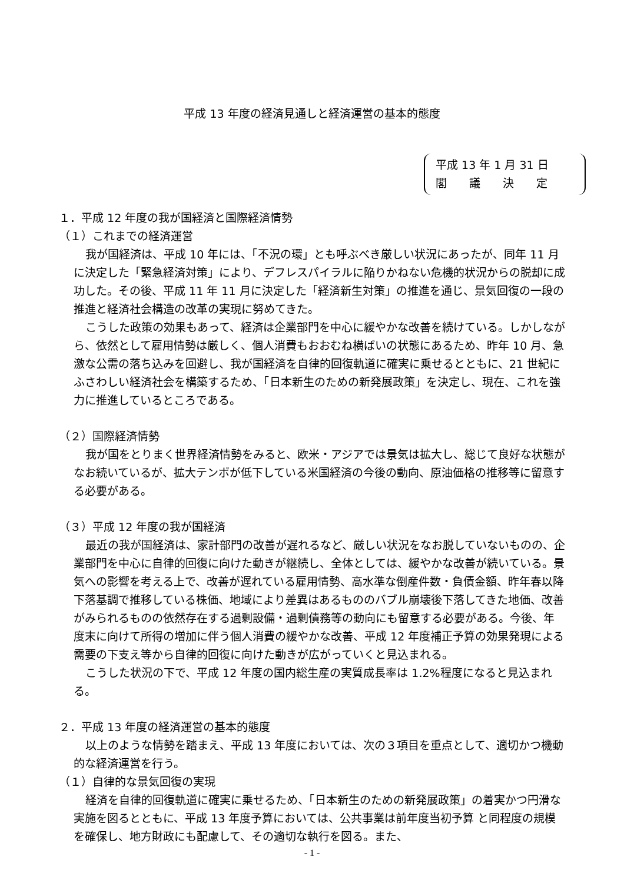平成 13 年度の経済見通しと経済運営の基本的態度
平成 13 年 1 月 31 日
閣　　議　　決　　定
１．平成 12 年度の我が国経済と国際経済情勢
（１）これまでの経済運営
我が国経済は、平成 10 年には、「不況の環」とも呼ぶべき厳しい状況にあったが、同年 11 月に決定した「緊急経済対策」により、デフレスパイラルに陥りかねない危機的状況からの脱却に成功した。その後、平成 11 年 11 月に決定した「経済新生対策」の推進を通じ、景気回復の一段の推進と経済社会構造の改革の実現に努めてきた。
こうした政策の効果もあって、経済は企業部門を中心に緩やかな改善を続けている。しかしながら、依然として雇用情勢は厳しく、個人消費もおおむね横ばいの状態にあるため、昨年 10 月、急激な公需の落ち込みを回避し、我が国経済を自律的回復軌道に確実に乗せるとともに、21 世紀にふさわしい経済社会を構築するため、「日本新生のための新発展政策」を決定し、現在、これを強力に推進しているところである。
（２）国際経済情勢
我が国をとりまく世界経済情勢をみると、欧米・アジアでは景気は拡大し、総じて良好な状態がなお続いているが、拡大テンポが低下している米国経済の今後の動向、原油価格の推移等に留意する必要がある。
（３）平成 12 年度の我が国経済
最近の我が国経済は、家計部門の改善が遅れるなど、厳しい状況をなお脱していないものの、企業部門を中心に自律的回復に向けた動きが継続し、全体としては、緩やかな改善が続いている。景気への影響を考える上で、改善が遅れている雇用情勢、高水準な倒産件数・負債金額、昨年春以降下落基調で推移している株価、地域により差異はあるもののバブル崩壊後下落してきた地価、改善がみられるものの依然存在する過剰設備・過剰債務等の動向にも留意する必要がある。今後、年度末に向けて所得の増加に伴う個人消費の緩やかな改善、平成 12 年度補正予算の効果発現による需要の下支え等から自律的回復に向けた動きが広がっていくと見込まれる。
こうした状況の下で、平成 12 年度の国内総生産の実質成長率は 1.2%程度になると見込まれる。
２．平成 13 年度の経済運営の基本的態度
以上のような情勢を踏まえ、平成 13 年度においては、次の３項目を重点として、適切かつ機動的な経済運営を行う。
（１）自律的な景気回復の実現
経済を自律的回復軌道に確実に乗せるため、「日本新生のための新発展政策」の着実かつ円滑な実施を図るとともに、平成 13 年度予算においては、公共事業は前年度当初予算 と同程度の規模を確保し、地方財政にも配慮して、その適切な執行を図る。また、
- 1 -